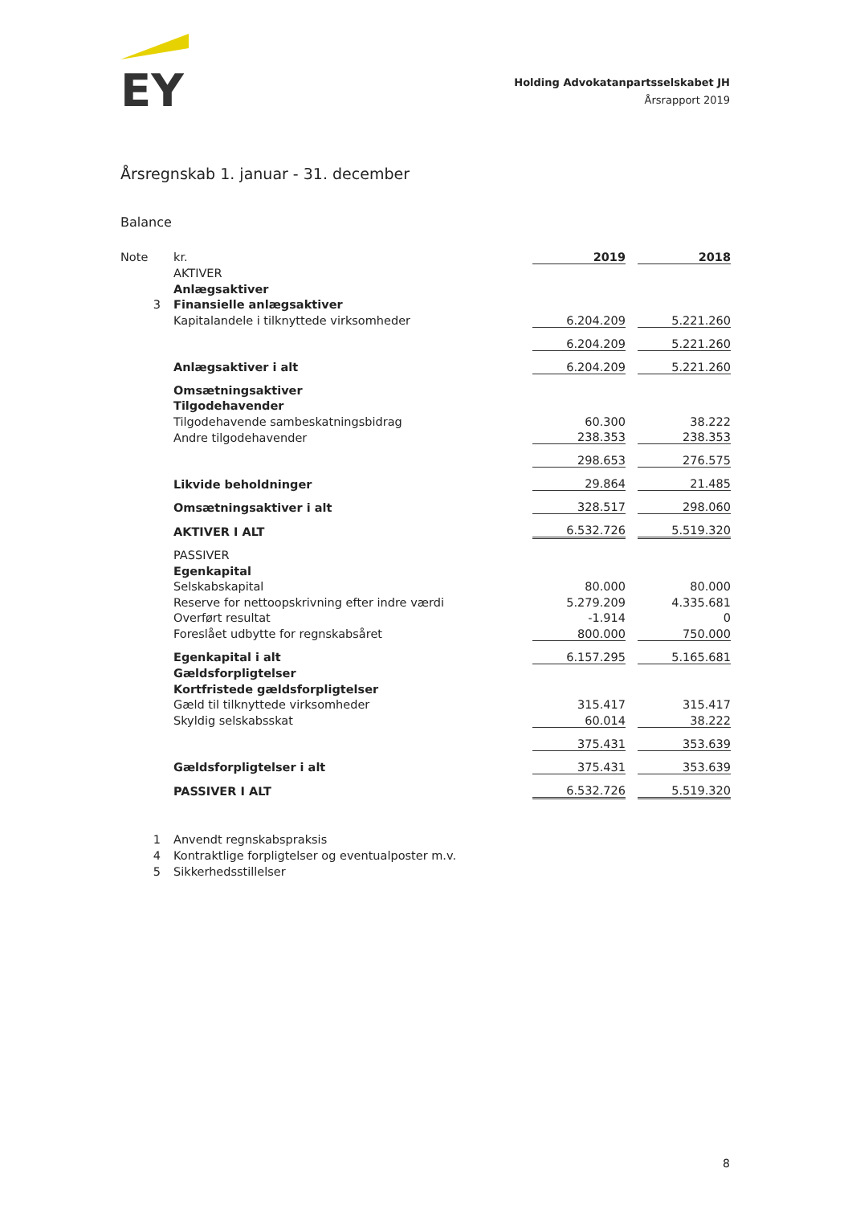EY
Holding Advokatanpartsselskabet JH
Årsrapport 2019
Årsregnskab 1. januar - 31. december
Balance
| Note | kr. | 2019 | | 2018 |
| | AKTIVER | | | |
| | Anlægsaktiver | | | |
| 3 | Finansielle anlægsaktiver | | | |
| | Kapitalandele i tilknyttede virksomheder | 6.204.209 | | 5.221.260 |
| | | 6.204.209 | | 5.221.260 |
| | Anlægsaktiver i alt | 6.204.209 | | 5.221.260 |
| | Omsætningsaktiver | | | |
| | Tilgodehavender | | | |
| | Tilgodehavende sambeskatningsbidrag | 60.300 | | 38.222 |
| | Andre tilgodehavender | 238.353 | | 238.353 |
| | | 298.653 | | 276.575 |
| | Likvide beholdninger | 29.864 | | 21.485 |
| | Omsætningsaktiver i alt | 328.517 | | 298.060 |
| | AKTIVER I ALT | 6.532.726 | | 5.519.320 |
| | PASSIVER | | | |
| | Egenkapital | | | |
| | Selskabskapital | 80.000 | | 80.000 |
| | Reserve for nettoopskrivning efter indre værdi | 5.279.209 | | 4.335.681 |
| | Overført resultat | -1.914 | | 0 |
| | Foreslået udbytte for regnskabsåret | 800.000 | | 750.000 |
| | Egenkapital i alt | 6.157.295 | | 5.165.681 |
| | Gældsforpligtelser | | | |
| | Kortfristede gældsforpligtelser | | | |
| | Gæld til tilknyttede virksomheder | 315.417 | | 315.417 |
| | Skyldig selskabsskat | 60.014 | | 38.222 |
| | | 375.431 | | 353.639 |
| | Gældsforpligtelser i alt | 375.431 | | 353.639 |
| | PASSIVER I ALT | 6.532.726 | | 5.519.320 |
1 Anvendt regnskabspraksis
4 Kontraktlige forpligtelser og eventualposter m.v.
5 Sikkerhedsstillelser
8